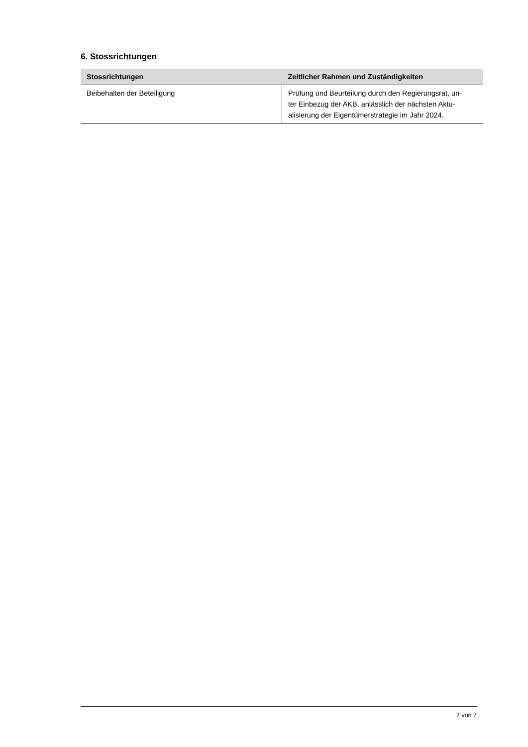6. Stossrichtungen
| Stossrichtungen | Zeitlicher Rahmen und Zuständigkeiten |
| --- | --- |
| Beibehalten der Beteiligung | Prüfung und Beurteilung durch den Regierungsrat, un- ter Einbezug der AKB, anlässlich der nächsten Aktu- alisierung der Eigentümerstrategie im Jahr 2024. |
7 von 7